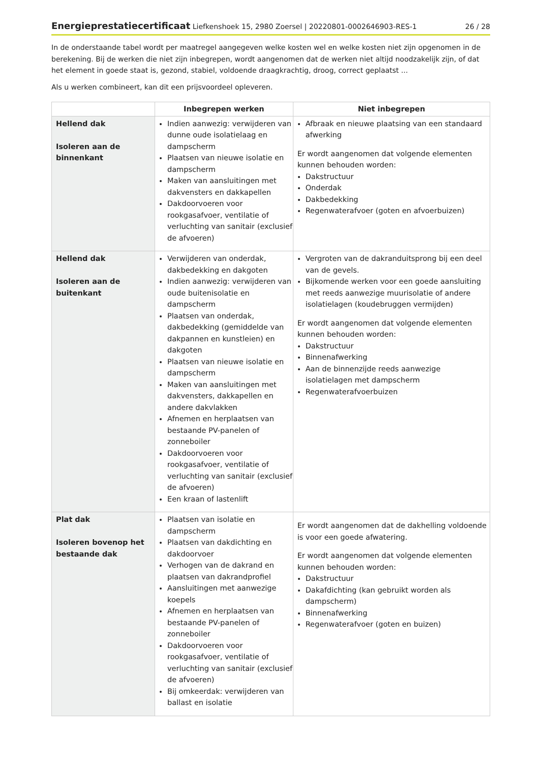Energieprestatiecertificaat Liefkenshoek 15, 2980 Zoersel | 20220801-0002646903-RES-1
26 / 28
In de onderstaande tabel wordt per maatregel aangegeven welke kosten wel en welke kosten niet zijn opgenomen in de berekening. Bij de werken die niet zijn inbegrepen, wordt aangenomen dat de werken niet altijd noodzakelijk zijn, of dat het element in goede staat is, gezond, stabiel, voldoende draagkrachtig, droog, correct geplaatst ...
Als u werken combineert, kan dit een prijsvoordeel opleveren.
| | Inbegrepen werken | Niet inbegrepen |
| --- | --- | --- |
| Hellend dak Isoleren aan de binnenkant | Indien aanwezig: verwijderen van dunne oude isolatielaag en dampscherm Plaatsen van nieuwe isolatie en dampscherm Maken van aansluitingen met dakvensters en dakkapellen Dakdoorvoeren voor rookgasafvoer, ventilatie of verluchting van sanitair (exclusief de afvoeren) | Afbraak en nieuwe plaatsing van een standaard afwerking Er wordt aangenomen dat volgende elementen kunnen behouden worden: Dakstructuur Onderdak Dakbedekking Regenwaterafvoer (goten en afvoerbuizen) |
| Hellend dak Isoleren aan de buitenkant | Verwijderen van onderdak, dakbedekking en dakgoten Indien aanwezig: verwijderen van oude buitenisolatie en dampscherm Plaatsen van onderdak, dakbedekking (gemiddelde van dakpannen en kunstleien) en dakgoten Plaatsen van nieuwe isolatie en dampscherm Maken van aansluitingen met dakvensters, dakkapellen en andere dakvlakken Afnemen en herplaatsen van bestaande PV-panelen of zonneboiler Dakdoorvoeren voor rookgasafvoer, ventilatie of verluchting van sanitair (exclusief de afvoeren) Een kraan of lastenlift | Vergroten van de dakranduitsprong bij een deel van de gevels. Bijkomende werken voor een goede aansluiting met reeds aanwezige muurisolatie of andere isolatielagen (koudebruggen vermijden) Er wordt aangenomen dat volgende elementen kunnen behouden worden: Dakstructuur Binnenafwerking Aan de binnenzijde reeds aanwezige isolatielagen met dampscherm Regenwaterafvoerbuizen |
| Plat dak Isoleren bovenop het bestaande dak | Plaatsen van isolatie en dampscherm Plaatsen van dakdichting en dakdoorvoer Verhogen van de dakrand en plaatsen van dakrandprofiel Aansluitingen met aanwezige koepels Afnemen en herplaatsen van bestaande PV-panelen of zonneboiler Dakdoorvoeren voor rookgasafvoer, ventilatie of verluchting van sanitair (exclusief de afvoeren) Bij omkeerdak: verwijderen van ballast en isolatie | Er wordt aangenomen dat de dakhelling voldoende is voor een goede afwatering. Er wordt aangenomen dat volgende elementen kunnen behouden worden: Dakstructuur Dakafdichting (kan gebruikt worden als dampscherm) Binnenafwerking Regenwaterafvoer (goten en buizen) |